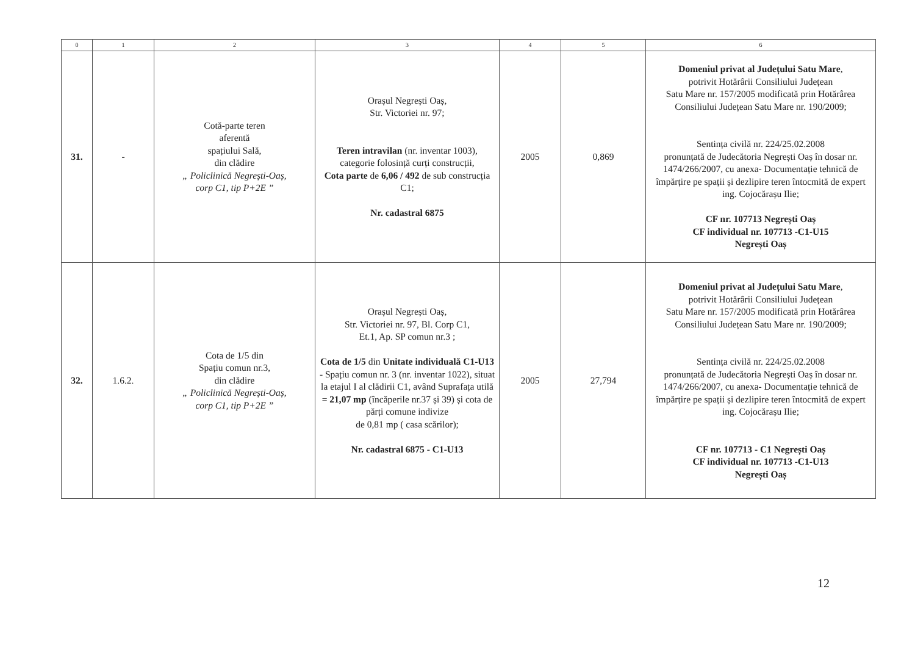| 0 | 1 | 2 | 3 | 4 | 5 | 6 |
| --- | --- | --- | --- | --- | --- | --- |
| 31. | - | Cotă-parte teren aferentă spațiului Sală, din clădire „ Policlinică Negrești-Oaș, corp C1, tip P+2E ” | Orașul Negrești Oaș, Str. Victoriei nr. 97; Teren intravilan (nr. inventar 1003), categorie folosință curți construcții, Cota parte de 6,06 / 492 de sub construcția C1; Nr. cadastral 6875 | 2005 | 0,869 | Domeniul privat al Județului Satu Mare , potrivit Hotărârii Consiliului Județean Satu Mare nr. 157/2005 modificată prin Hotărârea Consiliului Județean Satu Mare nr. 190/2009; Sentința civilă nr. 224/25.02.2008 pronunțată de Judecătoria Negrești Oaș în dosar nr. 1474/266/2007, cu anexa- Documentație tehnică de împărțire pe spații și dezlipire teren întocmită de expert ing. Cojocărașu Ilie; CF nr. 107713 Negrești Oaș CF individual nr. 107713 -C1-U15 Negrești Oaș |
| 32. | 1.6.2. | Cota de 1/5 din Spațiu comun nr.3, din clădire „ Policlinică Negrești-Oaș, corp C1, tip P+2E ” | Orașul Negrești Oaș, Str. Victoriei nr. 97, Bl. Corp C1, Et.1, Ap. SP comun nr.3 ; Cota de 1/5 din Unitate individuală C1-U13 - Spațiu comun nr. 3 (nr. inventar 1022), situat la etajul I al clădirii C1, având Suprafața utilă = 21,07 mp (încăperile nr.37 și 39) și cota de părți comune indivize de 0,81 mp ( casa scărilor); Nr. cadastral 6875 - C1-U13 | 2005 | 27,794 | Domeniul privat al Județului Satu Mare , potrivit Hotărârii Consiliului Județean Satu Mare nr. 157/2005 modificată prin Hotărârea Consiliului Județean Satu Mare nr. 190/2009; Sentința civilă nr. 224/25.02.2008 pronunțată de Judecătoria Negrești Oaș în dosar nr. 1474/266/2007, cu anexa- Documentație tehnică de împărțire pe spații și dezlipire teren întocmită de expert ing. Cojocărașu Ilie; CF nr. 107713 - C1 Negrești Oaș CF individual nr. 107713 -C1-U13 Negrești Oaș |
12